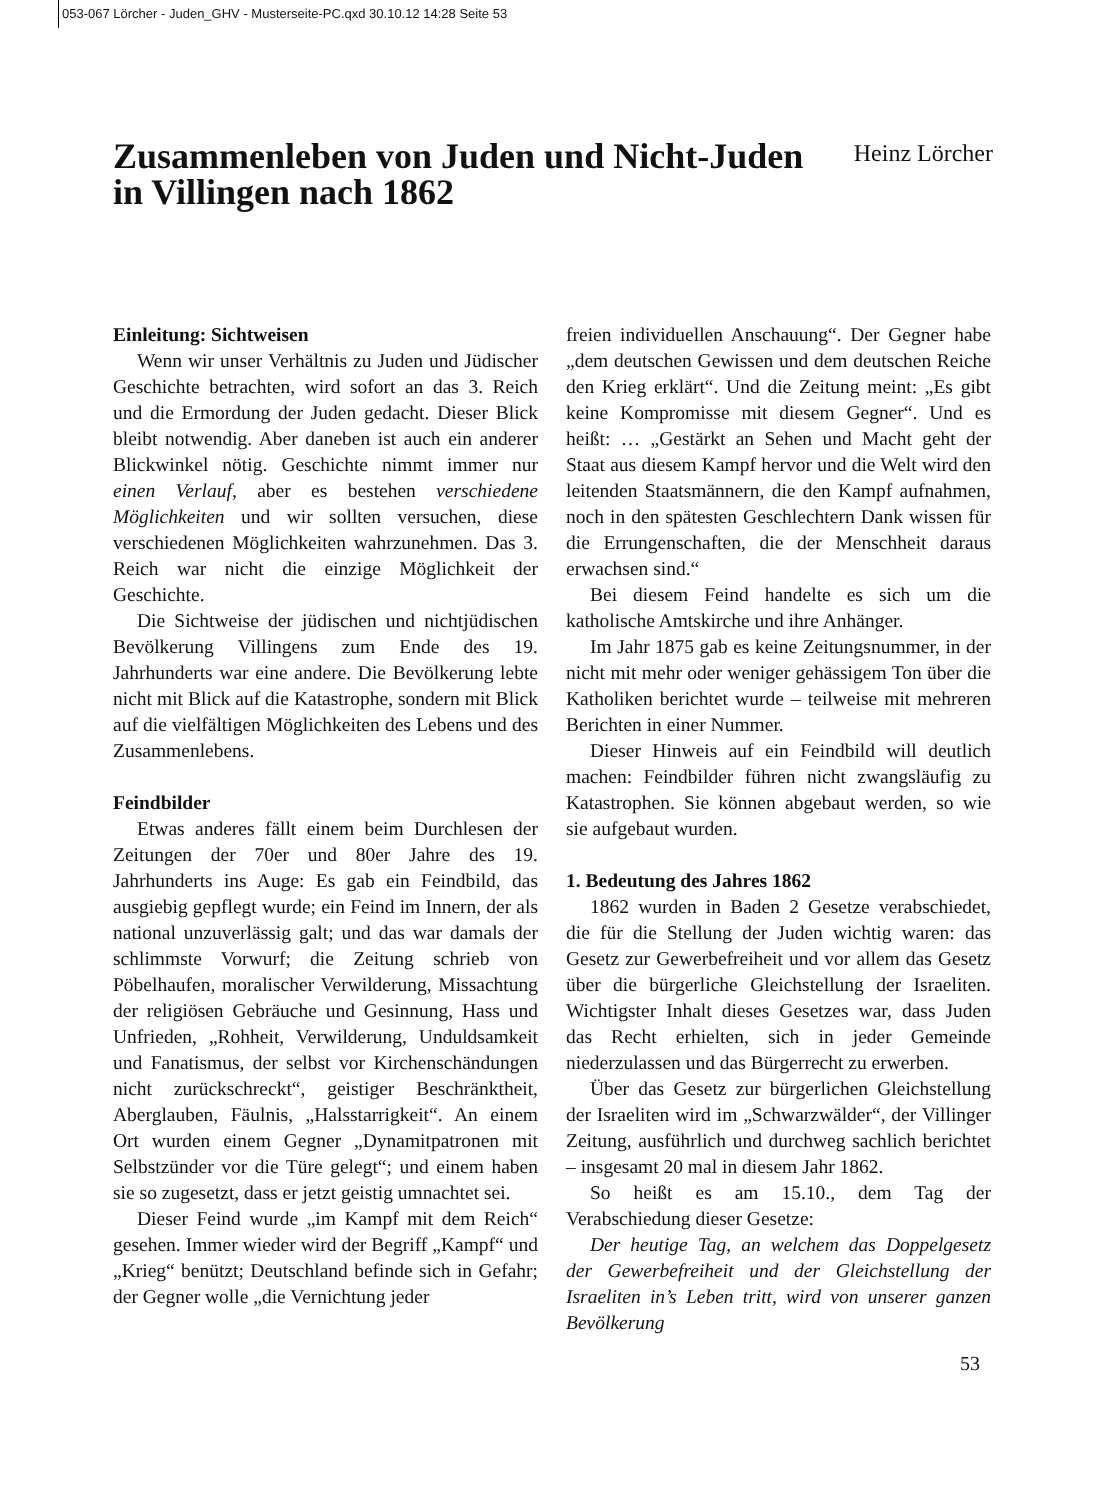053-067 Lörcher - Juden_GHV - Musterseite-PC.qxd 30.10.12 14:28 Seite 53
Zusammenleben von Juden und Nicht-Juden
in Villingen nach 1862
Heinz Lörcher
Einleitung: Sichtweisen
Wenn wir unser Verhältnis zu Juden und Jüdischer Geschichte betrachten, wird sofort an das 3. Reich und die Ermordung der Juden gedacht. Dieser Blick bleibt notwendig. Aber daneben ist auch ein anderer Blickwinkel nötig. Geschichte nimmt immer nur einen Verlauf, aber es bestehen verschiedene Möglichkeiten und wir sollten versuchen, diese verschiedenen Möglichkeiten wahrzunehmen. Das 3. Reich war nicht die einzige Möglichkeit der Geschichte.
Die Sichtweise der jüdischen und nichtjüdischen Bevölkerung Villingens zum Ende des 19. Jahrhunderts war eine andere. Die Bevölkerung lebte nicht mit Blick auf die Katastrophe, sondern mit Blick auf die vielfältigen Möglichkeiten des Lebens und des Zusammenlebens.
Feindbilder
Etwas anderes fällt einem beim Durchlesen der Zeitungen der 70er und 80er Jahre des 19. Jahrhunderts ins Auge: Es gab ein Feindbild, das ausgiebig gepflegt wurde; ein Feind im Innern, der als national unzuverlässig galt; und das war damals der schlimmste Vorwurf; die Zeitung schrieb von Pöbelhaufen, moralischer Verwilderung, Missachtung der religiösen Gebräuche und Gesinnung, Hass und Unfrieden, „Rohheit, Verwilderung, Unduldsamkeit und Fanatismus, der selbst vor Kirchenschändungen nicht zurückschreckt“, geistiger Beschränktheit, Aberglauben, Fäulnis, „Halsstarrigkeit“. An einem Ort wurden einem Gegner „Dynamitpatronen mit Selbstzünder vor die Türe gelegt“; und einem haben sie so zugesetzt, dass er jetzt geistig umnachtet sei.
Dieser Feind wurde „im Kampf mit dem Reich“ gesehen. Immer wieder wird der Begriff „Kampf“ und „Krieg“ benützt; Deutschland befinde sich in Gefahr; der Gegner wolle „die Vernichtung jeder
freien individuellen Anschauung“. Der Gegner habe „dem deutschen Gewissen und dem deutschen Reiche den Krieg erklärt“. Und die Zeitung meint: „Es gibt keine Kompromisse mit diesem Gegner“. Und es heißt: … „Gestärkt an Sehen und Macht geht der Staat aus diesem Kampf hervor und die Welt wird den leitenden Staatsmännern, die den Kampf aufnahmen, noch in den spätesten Geschlechtern Dank wissen für die Errungenschaften, die der Menschheit daraus erwachsen sind.“
Bei diesem Feind handelte es sich um die katholische Amtskirche und ihre Anhänger.
Im Jahr 1875 gab es keine Zeitungsnummer, in der nicht mit mehr oder weniger gehässigem Ton über die Katholiken berichtet wurde – teilweise mit mehreren Berichten in einer Nummer.
Dieser Hinweis auf ein Feindbild will deutlich machen: Feindbilder führen nicht zwangsläufig zu Katastrophen. Sie können abgebaut werden, so wie sie aufgebaut wurden.
1. Bedeutung des Jahres 1862
1862 wurden in Baden 2 Gesetze verabschiedet, die für die Stellung der Juden wichtig waren: das Gesetz zur Gewerbefreiheit und vor allem das Gesetz über die bürgerliche Gleichstellung der Israeliten. Wichtigster Inhalt dieses Gesetzes war, dass Juden das Recht erhielten, sich in jeder Gemeinde niederzulassen und das Bürgerrecht zu erwerben.
Über das Gesetz zur bürgerlichen Gleichstellung der Israeliten wird im „Schwarzwälder“, der Villinger Zeitung, ausführlich und durchweg sachlich berichtet – insgesamt 20 mal in diesem Jahr 1862.
So heißt es am 15.10., dem Tag der Verabschiedung dieser Gesetze:
Der heutige Tag, an welchem das Doppelgesetz der Gewerbefreiheit und der Gleichstellung der Israeliten in’s Leben tritt, wird von unserer ganzen Bevölkerung
53